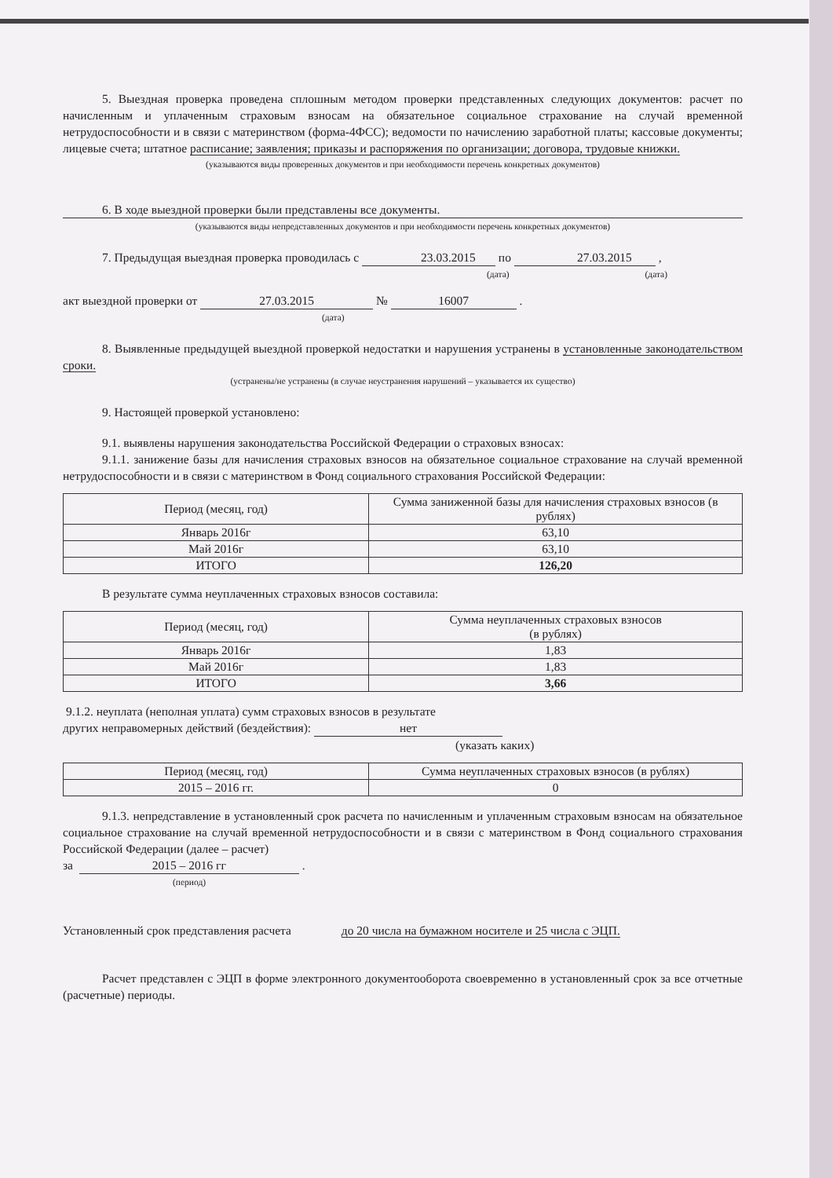5. Выездная проверка проведена сплошным методом проверки представленных следующих документов: расчет по начисленным и уплаченным страховым взносам на обязательное социальное страхование на случай временной нетрудоспособности и в связи с материнством (форма-4ФСС); ведомости по начислению заработной платы; кассовые документы; лицевые счета; штатное расписание; заявления; приказы и распоряжения по организации; договора, трудовые книжки.
(указываются виды проверенных документов и при необходимости перечень конкретных документов)
6. В ходе выездной проверки были представлены все документы.
(указываются виды непредставленных документов и при необходимости перечень конкретных документов)
7. Предыдущая выездная проверка проводилась с 23.03.2015 по 27.03.2015 ,
(дата) (дата)
акт выездной проверки от 27.03.2015 № 16007 .
(дата)
8. Выявленные предыдущей выездной проверкой недостатки и нарушения устранены в установленные законодательством сроки.
(устранены/не устранены (в случае неустранения нарушений – указывается их существо)
9. Настоящей проверкой установлено:
9.1. выявлены нарушения законодательства Российской Федерации о страховых взносах:
9.1.1. занижение базы для начисления страховых взносов на обязательное социальное страхование на случай временной нетрудоспособности и в связи с материнством в Фонд социального страхования Российской Федерации:
| Период (месяц, год) | Сумма заниженной базы для начисления страховых взносов (в рублях) |
| Январь 2016г | 63,10 |
| Май 2016г | 63,10 |
| ИТОГО | 126,20 |
В результате сумма неуплаченных страховых взносов составила:
| Период (месяц, год) | Сумма неуплаченных страховых взносов (в рублях) |
| Январь 2016г | 1,83 |
| Май 2016г | 1,83 |
| ИТОГО | 3,66 |
9.1.2. неуплата (неполная уплата) сумм страховых взносов в результате
других неправомерных действий (бездействия): нет
(указать каких)
| Период (месяц, год) | Сумма неуплаченных страховых взносов (в рублях) |
| 2015 – 2016 гг. | 0 |
9.1.3. непредставление в установленный срок расчета по начисленным и уплаченным страховым взносам на обязательное социальное страхование на случай временной нетрудоспособности и в связи с материнством в Фонд социального страхования Российской Федерации (далее – расчет)
за 2015 – 2016 гг .
(период)
Установленный срок представления расчета до 20 числа на бумажном носителе и 25 числа с ЭЦП.
Расчет представлен с ЭЦП в форме электронного документооборота своевременно в установленный срок за все отчетные (расчетные) периоды.